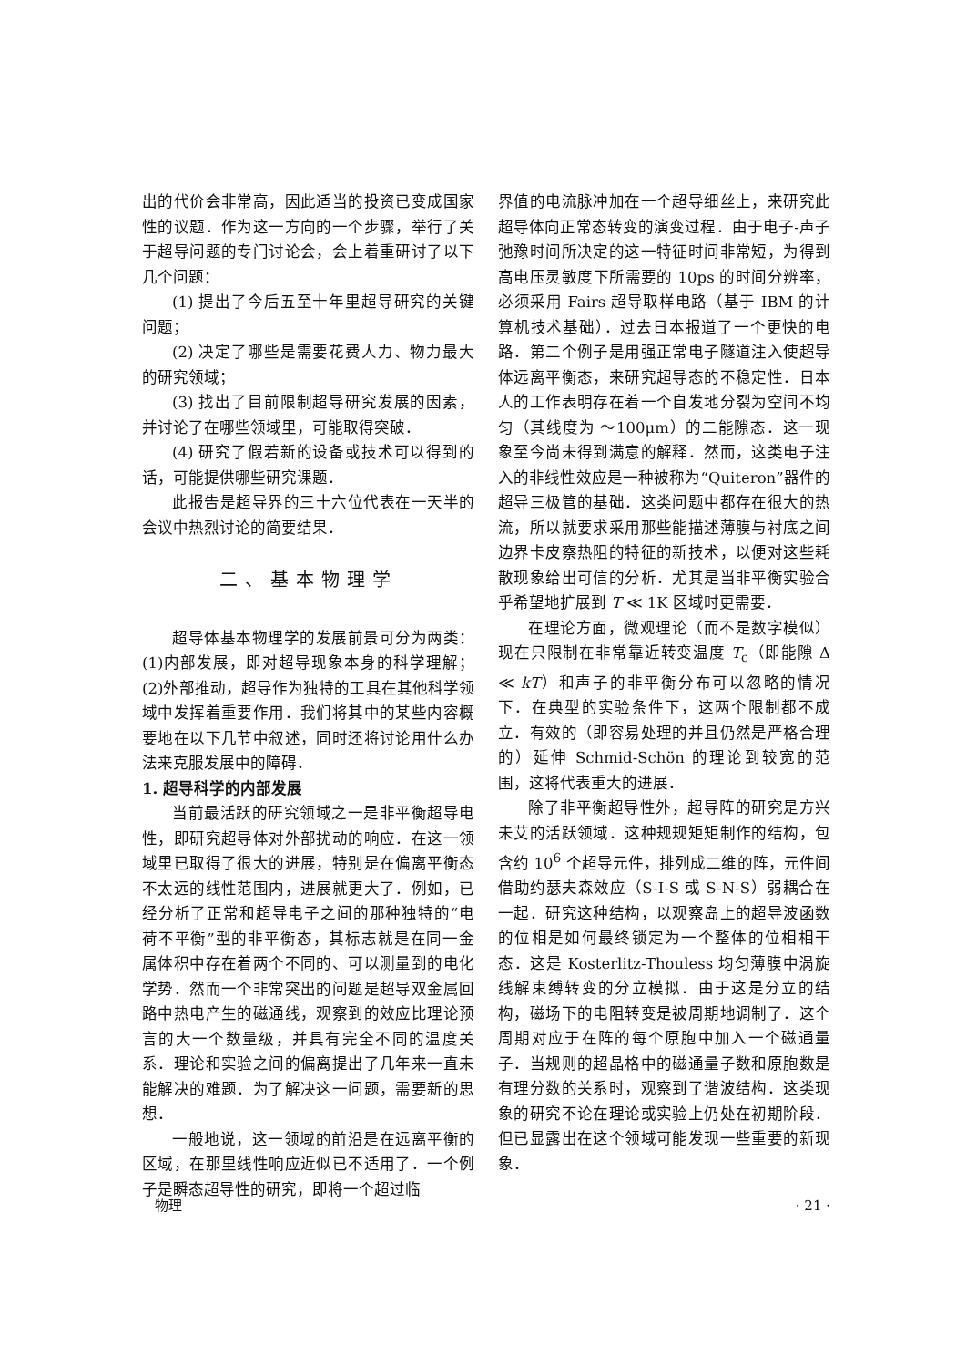出的代价会非常高，因此适当的投资已变成国家性的议题．作为这一方向的一个步骤，举行了关于超导问题的专门讨论会，会上着重研讨了以下几个问题：
(1) 提出了今后五至十年里超导研究的关键问题；
(2) 决定了哪些是需要花费人力、物力最大的研究领域；
(3) 找出了目前限制超导研究发展的因素，并讨论了在哪些领域里，可能取得突破．
(4) 研究了假若新的设备或技术可以得到的话，可能提供哪些研究课题．
此报告是超导界的三十六位代表在一天半的会议中热烈讨论的简要结果．
二、基本物理学
超导体基本物理学的发展前景可分为两类：(1)内部发展，即对超导现象本身的科学理解；(2)外部推动，超导作为独特的工具在其他科学领域中发挥着重要作用．我们将其中的某些内容概要地在以下几节中叙述，同时还将讨论用什么办法来克服发展中的障碍．
1. 超导科学的内部发展
当前最活跃的研究领域之一是非平衡超导电性，即研究超导体对外部扰动的响应．在这一领域里已取得了很大的进展，特别是在偏离平衡态不太远的线性范围内，进展就更大了．例如，已经分析了正常和超导电子之间的那种独特的“电荷不平衡”型的非平衡态，其标志就是在同一金属体积中存在着两个不同的、可以测量到的电化学势．然而一个非常突出的问题是超导双金属回路中热电产生的磁通线，观察到的效应比理论预言的大一个数量级，并具有完全不同的温度关系．理论和实验之间的偏离提出了几年来一直未能解决的难题．为了解决这一问题，需要新的思想．
一般地说，这一领域的前沿是在远离平衡的区域，在那里线性响应近似已不适用了．一个例子是瞬态超导性的研究，即将一个超过临
界值的电流脉冲加在一个超导细丝上，来研究此超导体向正常态转变的演变过程．由于电子-声子弛豫时间所决定的这一特征时间非常短，为得到高电压灵敏度下所需要的 10ps 的时间分辨率，必须采用 Fairs 超导取样电路（基于 IBM 的计算机技术基础）．过去日本报道了一个更快的电路．第二个例子是用强正常电子隧道注入使超导体远离平衡态，来研究超导态的不稳定性．日本人的工作表明存在着一个自发地分裂为空间不均匀（其线度为 ～100μm）的二能隙态．这一现象至今尚未得到满意的解释．然而，这类电子注入的非线性效应是一种被称为“Quiteron”器件的超导三极管的基础．这类问题中都存在很大的热流，所以就要求采用那些能描述薄膜与衬底之间边界卡皮察热阻的特征的新技术，以便对这些耗散现象给出可信的分析．尤其是当非平衡实验合乎希望地扩展到 T ≪ 1K 区域时更需要．
在理论方面，微观理论（而不是数字模似）现在只限制在非常靠近转变温度 T<sub>c</sub>（即能隙 Δ ≪ kT）和声子的非平衡分布可以忽略的情况下．在典型的实验条件下，这两个限制都不成立．有效的（即容易处理的并且仍然是严格合理的）延伸 Schmid-Schön 的理论到较宽的范围，这将代表重大的进展．
除了非平衡超导性外，超导阵的研究是方兴未艾的活跃领域．这种规规矩矩制作的结构，包含约 10<sup>6</sup> 个超导元件，排列成二维的阵，元件间借助约瑟夫森效应（S-I-S 或 S-N-S）弱耦合在一起．研究这种结构，以观察岛上的超导波函数的位相是如何最终锁定为一个整体的位相相干态．这是 Kosterlitz-Thouless 均匀薄膜中涡旋线解束缚转变的分立模拟．由于这是分立的结构，磁场下的电阻转变是被周期地调制了．这个周期对应于在阵的每个原胞中加入一个磁通量子．当规则的超晶格中的磁通量子数和原胞数是有理分数的关系时，观察到了谐波结构．这类现象的研究不论在理论或实验上仍处在初期阶段．但已显露出在这个领域可能发现一些重要的新现象．
物理 · 21 ·